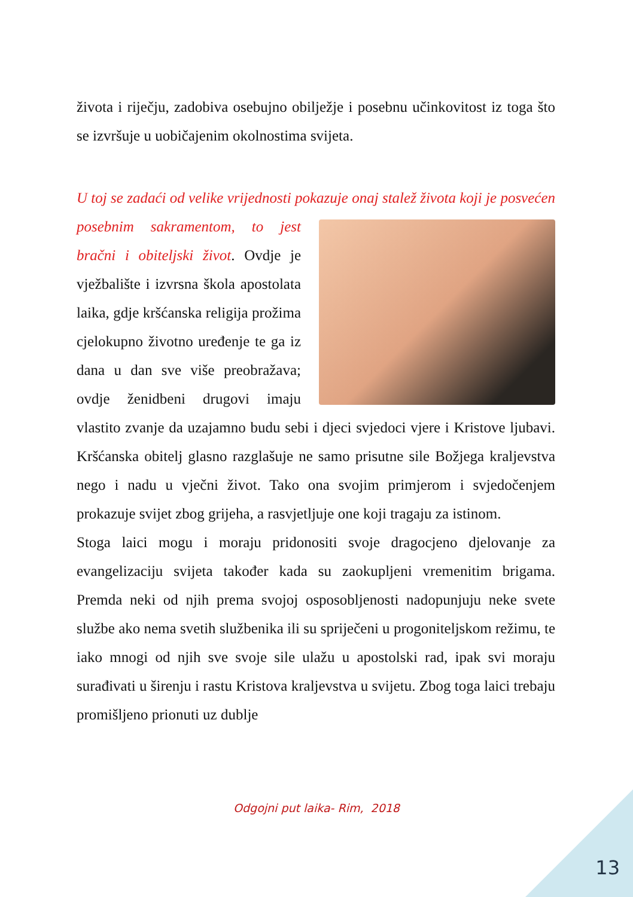života i riječju, zadobiva osebujno obilježje i posebnu učinkovitost iz toga što se izvršuje u uobičajenim okolnostima svijeta.
U toj se zadaći od velike vrijednosti pokazuje onaj stalež života koji je posvećen posebnim sakramentom, to jest bračni i obiteljski život. Ovdje je vježbalište i izvrsna škola apostolata laika, gdje kršćanska religija prožima cjelokupno životno uređenje te ga iz dana u dan sve više preobražava; ovdje ženidbeni drugovi imaju vlastito zvanje da uzajamno budu sebi i djeci svjedoci vjere i Kristove ljubavi. Kršćanska obitelj glasno razglašuje ne samo prisutne sile Božjega kraljevstva nego i nadu u vječni život. Tako ona svojim primjerom i svjedočenjem prokazuje svijet zbog grijeha, a rasvjetljuje one koji tragaju za istinom.
Stoga laici mogu i moraju pridonositi svoje dragocjeno djelovanje za evangelizaciju svijeta također kada su zaokupljeni vremenitim brigama. Premda neki od njih prema svojoj osposobljenosti nadopunjuju neke svete službe ako nema svetih službenika ili su spriječeni u progoniteljskom režimu, te iako mnogi od njih sve svoje sile ulažu u apostolski rad, ipak svi moraju surađivati u širenju i rastu Kristova kraljevstva u svijetu. Zbog toga laici trebaju promišljeno prionuti uz dublje
Odgojni put laika- Rim, 2018
13